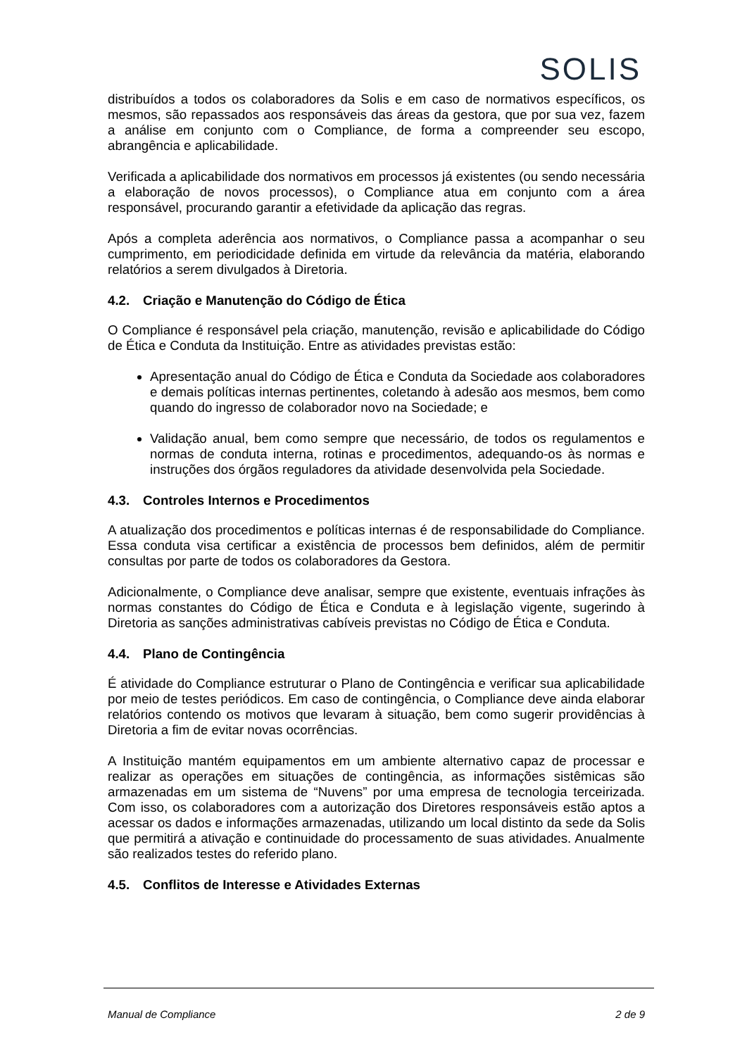SOLIS
distribuídos a todos os colaboradores da Solis e em caso de normativos específicos, os mesmos, são repassados aos responsáveis das áreas da gestora, que por sua vez, fazem a análise em conjunto com o Compliance, de forma a compreender seu escopo, abrangência e aplicabilidade.
Verificada a aplicabilidade dos normativos em processos já existentes (ou sendo necessária a elaboração de novos processos), o Compliance atua em conjunto com a área responsável, procurando garantir a efetividade da aplicação das regras.
Após a completa aderência aos normativos, o Compliance passa a acompanhar o seu cumprimento, em periodicidade definida em virtude da relevância da matéria, elaborando relatórios a serem divulgados à Diretoria.
4.2. Criação e Manutenção do Código de Ética
O Compliance é responsável pela criação, manutenção, revisão e aplicabilidade do Código de Ética e Conduta da Instituição. Entre as atividades previstas estão:
Apresentação anual do Código de Ética e Conduta da Sociedade aos colaboradores e demais políticas internas pertinentes, coletando à adesão aos mesmos, bem como quando do ingresso de colaborador novo na Sociedade; e
Validação anual, bem como sempre que necessário, de todos os regulamentos e normas de conduta interna, rotinas e procedimentos, adequando-os às normas e instruções dos órgãos reguladores da atividade desenvolvida pela Sociedade.
4.3. Controles Internos e Procedimentos
A atualização dos procedimentos e políticas internas é de responsabilidade do Compliance. Essa conduta visa certificar a existência de processos bem definidos, além de permitir consultas por parte de todos os colaboradores da Gestora.
Adicionalmente, o Compliance deve analisar, sempre que existente, eventuais infrações às normas constantes do Código de Ética e Conduta e à legislação vigente, sugerindo à Diretoria as sanções administrativas cabíveis previstas no Código de Ética e Conduta.
4.4. Plano de Contingência
É atividade do Compliance estruturar o Plano de Contingência e verificar sua aplicabilidade por meio de testes periódicos. Em caso de contingência, o Compliance deve ainda elaborar relatórios contendo os motivos que levaram à situação, bem como sugerir providências à Diretoria a fim de evitar novas ocorrências.
A Instituição mantém equipamentos em um ambiente alternativo capaz de processar e realizar as operações em situações de contingência, as informações sistêmicas são armazenadas em um sistema de “Nuvens” por uma empresa de tecnologia terceirizada. Com isso, os colaboradores com a autorização dos Diretores responsáveis estão aptos a acessar os dados e informações armazenadas, utilizando um local distinto da sede da Solis que permitirá a ativação e continuidade do processamento de suas atividades. Anualmente são realizados testes do referido plano.
4.5. Conflitos de Interesse e Atividades Externas
Manual de Compliance 2 de 9